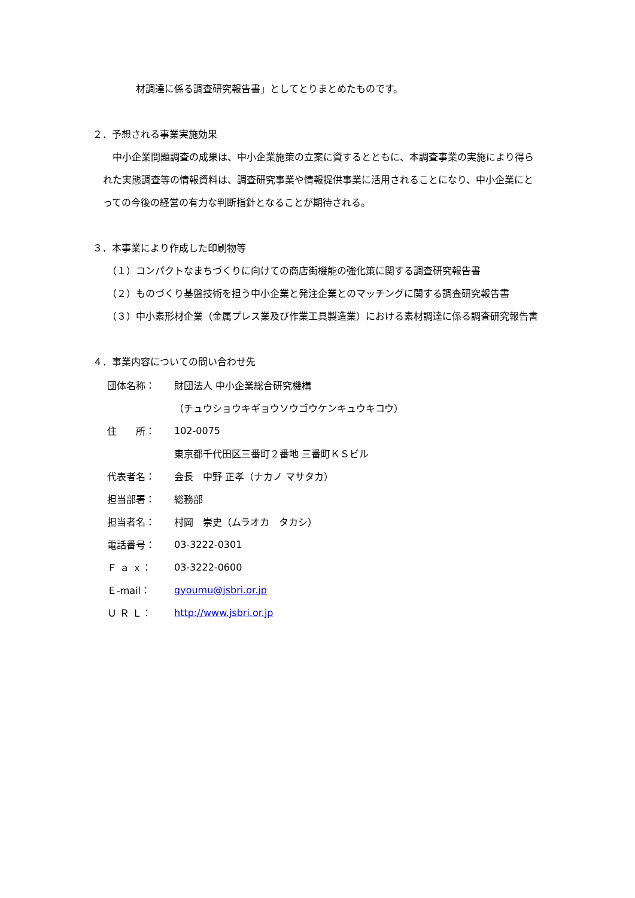材調達に係る調査研究報告書」としてとりまとめたものです。
２．予想される事業実施効果
　中小企業問題調査の成果は、中小企業施策の立案に資するとともに、本調査事業の実施により得られた実態調査等の情報資料は、調査研究事業や情報提供事業に活用されることになり、中小企業にとっての今後の経営の有力な判断指針となることが期待される。
３．本事業により作成した印刷物等
（１）コンパクトなまちづくりに向けての商店街機能の強化策に関する調査研究報告書
（２）ものづくり基盤技術を担う中小企業と発注企業とのマッチングに関する調査研究報告書
（３）中小素形材企業（金属プレス業及び作業工具製造業）における素材調達に係る調査研究報告書
４．事業内容についての問い合わせ先
| 団体名称： | 財団法人 中小企業総合研究機構 |
| | （チュウショウキギョウソウゴウケンキュウキコウ） |
| 住 所： | 102-0075 |
| | 東京都千代田区三番町２番地 三番町ＫＳビル |
| 代表者名： | 会長 中野 正孝（ナカノ マサタカ） |
| 担当部署： | 総務部 |
| 担当者名： | 村岡 崇史（ムラオカ タカシ） |
| 電話番号： | 03-3222-0301 |
| Ｆ ａ ｘ： | 03-3222-0600 |
| Ｅ-mail： | gyoumu@jsbri.or.jp |
| Ｕ Ｒ Ｌ： | http://www.jsbri.or.jp |